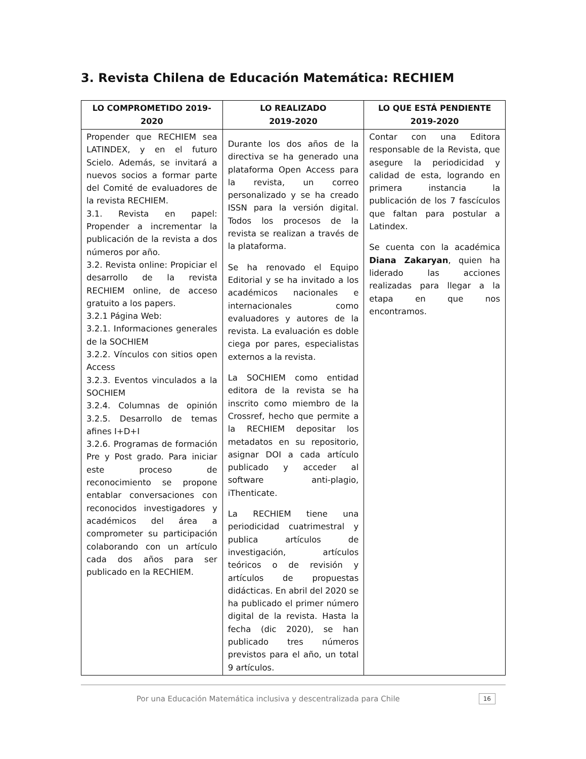3. Revista Chilena de Educación Matemática: RECHIEM
| LO COMPROMETIDO 2019-2020 | LO REALIZADO 2019-2020 | LO QUE ESTÁ PENDIENTE 2019-2020 |
| --- | --- | --- |
| Propender que RECHIEM sea LATINDEX, y en el futuro Scielo. Además, se invitará a nuevos socios a formar parte del Comité de evaluadores de la revista RECHIEM. 3.1. Revista en papel: Propender a incrementar la publicación de la revista a dos números por año. 3.2. Revista online: Propiciar el desarrollo de la revista RECHIEM online, de acceso gratuito a los papers. 3.2.1 Página Web: 3.2.1. Informaciones generales de la SOCHIEM 3.2.2. Vínculos con sitios open Access 3.2.3. Eventos vinculados a la SOCHIEM 3.2.4. Columnas de opinión 3.2.5. Desarrollo de temas afines I+D+I 3.2.6. Programas de formación Pre y Post grado. Para iniciar este proceso de reconocimiento se propone entablar conversaciones con reconocidos investigadores y académicos del área a comprometer su participación colaborando con un artículo cada dos años para ser publicado en la RECHIEM. | Durante los dos años de la directiva se ha generado una plataforma Open Access para la revista, un correo personalizado y se ha creado ISSN para la versión digital. Todos los procesos de la revista se realizan a través de la plataforma. Se ha renovado el Equipo Editorial y se ha invitado a los académicos nacionales e internacionales como evaluadores y autores de la revista. La evaluación es doble ciega por pares, especialistas externos a la revista. La SOCHIEM como entidad editora de la revista se ha inscrito como miembro de la Crossref, hecho que permite a la RECHIEM depositar los metadatos en su repositorio, asignar DOI a cada artículo publicado y acceder al software anti-plagio, iThenticate. La RECHIEM tiene una periodicidad cuatrimestral y publica artículos de investigación, artículos teóricos o de revisión y artículos de propuestas didácticas. En abril del 2020 se ha publicado el primer número digital de la revista. Hasta la fecha (dic 2020), se han publicado tres números previstos para el año, un total 9 artículos. | Contar con una Editora responsable de la Revista, que asegure la periodicidad y calidad de esta, logrando en primera instancia la publicación de los 7 fascículos que faltan para postular a Latindex. Se cuenta con la académica Diana Zakaryan , quien ha liderado las acciones realizadas para llegar a la etapa en que nos encontramos. |
Por una Educación Matemática inclusiva y descentralizada para Chile 16